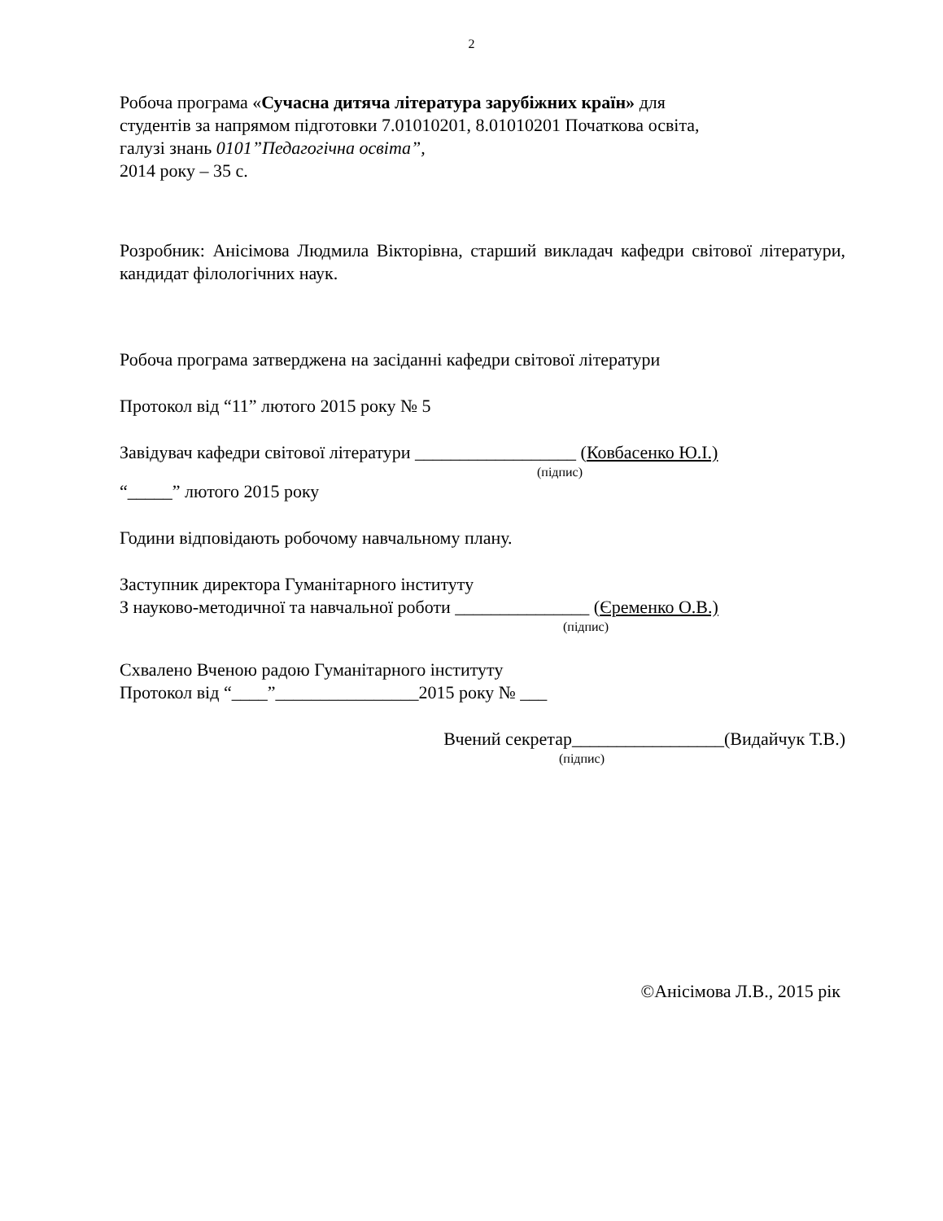2
Робоча програма «Сучасна дитяча література зарубіжних країн» для
студентів за напрямом підготовки 7.01010201, 8.01010201 Початкова освіта,
галузі знань 0101”Педагогічна освіта”,
2014 року – 35 с.
Розробник: Анісімова Людмила Вікторівна, старший викладач кафедри світової літератури, кандидат філологічних наук.
Робоча програма затверджена на засіданні кафедри світової літератури
Протокол від “11” лютого 2015 року № 5
Завідувач кафедри світової літератури __________________ (Ковбасенко Ю.І.)
(підпис)
“_____” лютого 2015 року
Години відповідають робочому навчальному плану.
Заступник директора Гуманітарного інституту
З науково-методичної та навчальної роботи _______________ (Єременко О.В.)
(підпис)
Схвалено Вченою радою Гуманітарного інституту
Протокол від “____”________________2015 року № ___
Вчений секретар_________________(Видайчук Т.В.)
(підпис)
©Анісімова Л.В., 2015 рік